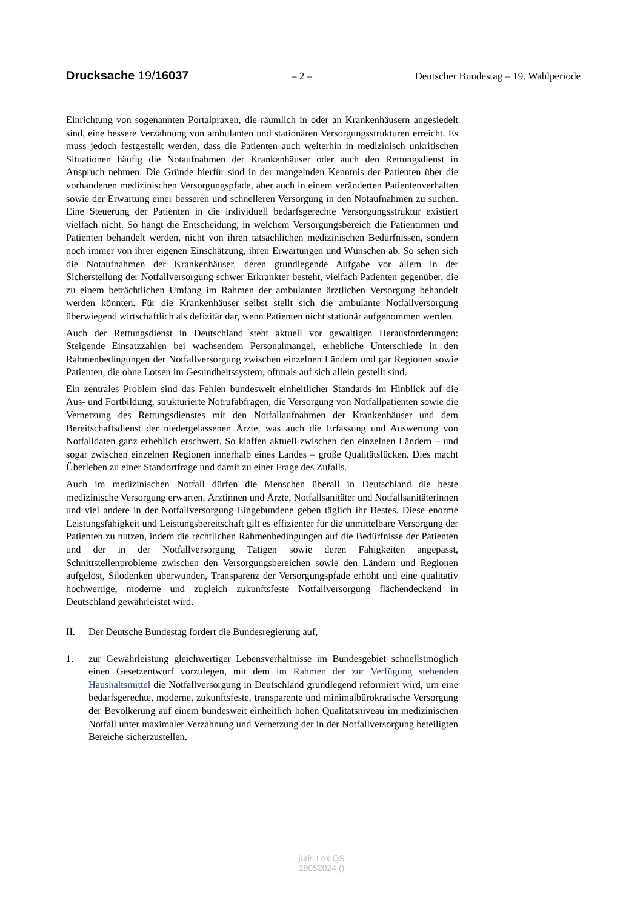Drucksache 19/16037
– 2 – Deutscher Bundestag – 19. Wahlperiode
Einrichtung von sogenannten Portalpraxen, die räumlich in oder an Krankenhäusern angesiedelt sind, eine bessere Verzahnung von ambulanten und stationären Versorgungsstrukturen erreicht. Es muss jedoch festgestellt werden, dass die Patienten auch weiterhin in medizinisch unkritischen Situationen häufig die Notaufnahmen der Krankenhäuser oder auch den Rettungsdienst in Anspruch nehmen. Die Gründe hierfür sind in der mangelnden Kenntnis der Patienten über die vorhandenen medizinischen Versorgungspfade, aber auch in einem veränderten Patientenverhalten sowie der Erwartung einer besseren und schnelleren Versorgung in den Notaufnahmen zu suchen. Eine Steuerung der Patienten in die individuell bedarfsgerechte Versorgungsstruktur existiert vielfach nicht. So hängt die Entscheidung, in welchem Versorgungsbereich die Patientinnen und Patienten behandelt werden, nicht von ihren tatsächlichen medizinischen Bedürfnissen, sondern noch immer von ihrer eigenen Einschätzung, ihren Erwartungen und Wünschen ab. So sehen sich die Notaufnahmen der Krankenhäuser, deren grundlegende Aufgabe vor allem in der Sicherstellung der Notfallversorgung schwer Erkrankter besteht, vielfach Patienten gegenüber, die zu einem beträchtlichen Umfang im Rahmen der ambulanten ärztlichen Versorgung behandelt werden könnten. Für die Krankenhäuser selbst stellt sich die ambulante Notfallversorgung überwiegend wirtschaftlich als defizitär dar, wenn Patienten nicht stationär aufgenommen werden.
Auch der Rettungsdienst in Deutschland steht aktuell vor gewaltigen Herausforderungen: Steigende Einsatzzahlen bei wachsendem Personalmangel, erhebliche Unterschiede in den Rahmenbedingungen der Notfallversorgung zwischen einzelnen Ländern und gar Regionen sowie Patienten, die ohne Lotsen im Gesundheitssystem, oftmals auf sich allein gestellt sind.
Ein zentrales Problem sind das Fehlen bundesweit einheitlicher Standards im Hinblick auf die Aus- und Fortbildung, strukturierte Notrufabfragen, die Versorgung von Notfallpatienten sowie die Vernetzung des Rettungsdienstes mit den Notfallaufnahmen der Krankenhäuser und dem Bereitschaftsdienst der niedergelassenen Ärzte, was auch die Erfassung und Auswertung von Notfalldaten ganz erheblich erschwert. So klaffen aktuell zwischen den einzelnen Ländern – und sogar zwischen einzelnen Regionen innerhalb eines Landes – große Qualitätslücken. Dies macht Überleben zu einer Standortfrage und damit zu einer Frage des Zufalls.
Auch im medizinischen Notfall dürfen die Menschen überall in Deutschland die beste medizinische Versorgung erwarten. Ärztinnen und Ärzte, Notfallsanitäter und Notfallsanitäterinnen und viel andere in der Notfallversorgung Eingebundene geben täglich ihr Bestes. Diese enorme Leistungsfähigkeit und Leistungsbereitschaft gilt es effizienter für die unmittelbare Versorgung der Patienten zu nutzen, indem die rechtlichen Rahmenbedingungen auf die Bedürfnisse der Patienten und der in der Notfallversorgung Tätigen sowie deren Fähigkeiten angepasst, Schnittstellenprobleme zwischen den Versorgungsbereichen sowie den Ländern und Regionen aufgelöst, Silodenken überwunden, Transparenz der Versorgungspfade erhöht und eine qualitativ hochwertige, moderne und zugleich zukunftsfeste Notfallversorgung flächendeckend in Deutschland gewährleistet wird.
II. Der Deutsche Bundestag fordert die Bundesregierung auf,
1. zur Gewährleistung gleichwertiger Lebensverhältnisse im Bundesgebiet schnellstmöglich einen Gesetzentwurf vorzulegen, mit dem im Rahmen der zur Verfügung stehenden Haushaltsmittel die Notfallversorgung in Deutschland grundlegend reformiert wird, um eine bedarfsgerechte, moderne, zukunftsfeste, transparente und minimalbürokratische Versorgung der Bevölkerung auf einem bundesweit einheitlich hohen Qualitätsniveau im medizinischen Notfall unter maximaler Verzahnung und Vernetzung der in der Notfallversorgung beteiligten Bereiche sicherzustellen.
juris Lex QS
18052024 ()